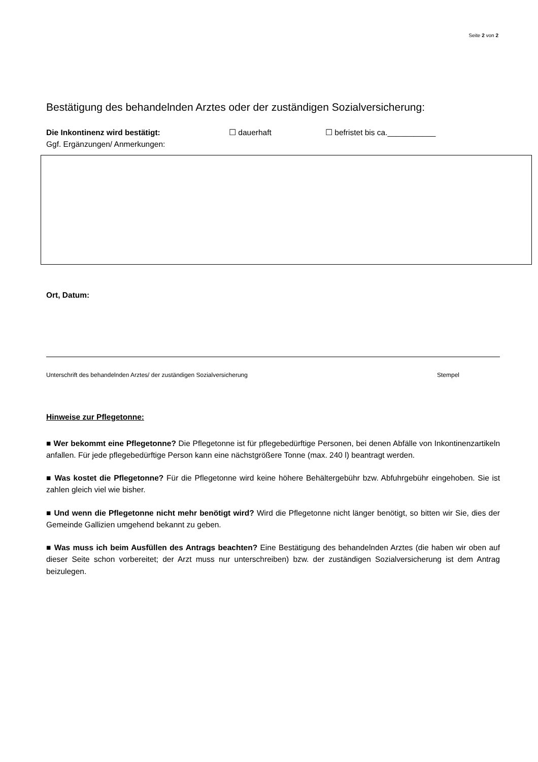Seite 2 von 2
Bestätigung des behandelnden Arztes oder der zuständigen Sozialversicherung:
Die Inkontinenz wird bestätigt: ☐ dauerhaft ☐ befristet bis ca.___________
Ggf. Ergänzungen/ Anmerkungen:
Ort, Datum:
Unterschrift des behandelnden Arztes/ der zuständigen Sozialversicherung Stempel
Hinweise zur Pflegetonne:
■ Wer bekommt eine Pflegetonne? Die Pflegetonne ist für pflegebedürftige Personen, bei denen Abfälle von Inkontinenzartikeln anfallen. Für jede pflegebedürftige Person kann eine nächstgrößere Tonne (max. 240 l) beantragt werden.
■ Was kostet die Pflegetonne? Für die Pflegetonne wird keine höhere Behältergebühr bzw. Abfuhrgebühr eingehoben. Sie ist zahlen gleich viel wie bisher.
■ Und wenn die Pflegetonne nicht mehr benötigt wird? Wird die Pflegetonne nicht länger benötigt, so bitten wir Sie, dies der Gemeinde Gallizien umgehend bekannt zu geben.
■ Was muss ich beim Ausfüllen des Antrags beachten? Eine Bestätigung des behandelnden Arztes (die haben wir oben auf dieser Seite schon vorbereitet; der Arzt muss nur unterschreiben) bzw. der zuständigen Sozialversicherung ist dem Antrag beizulegen.